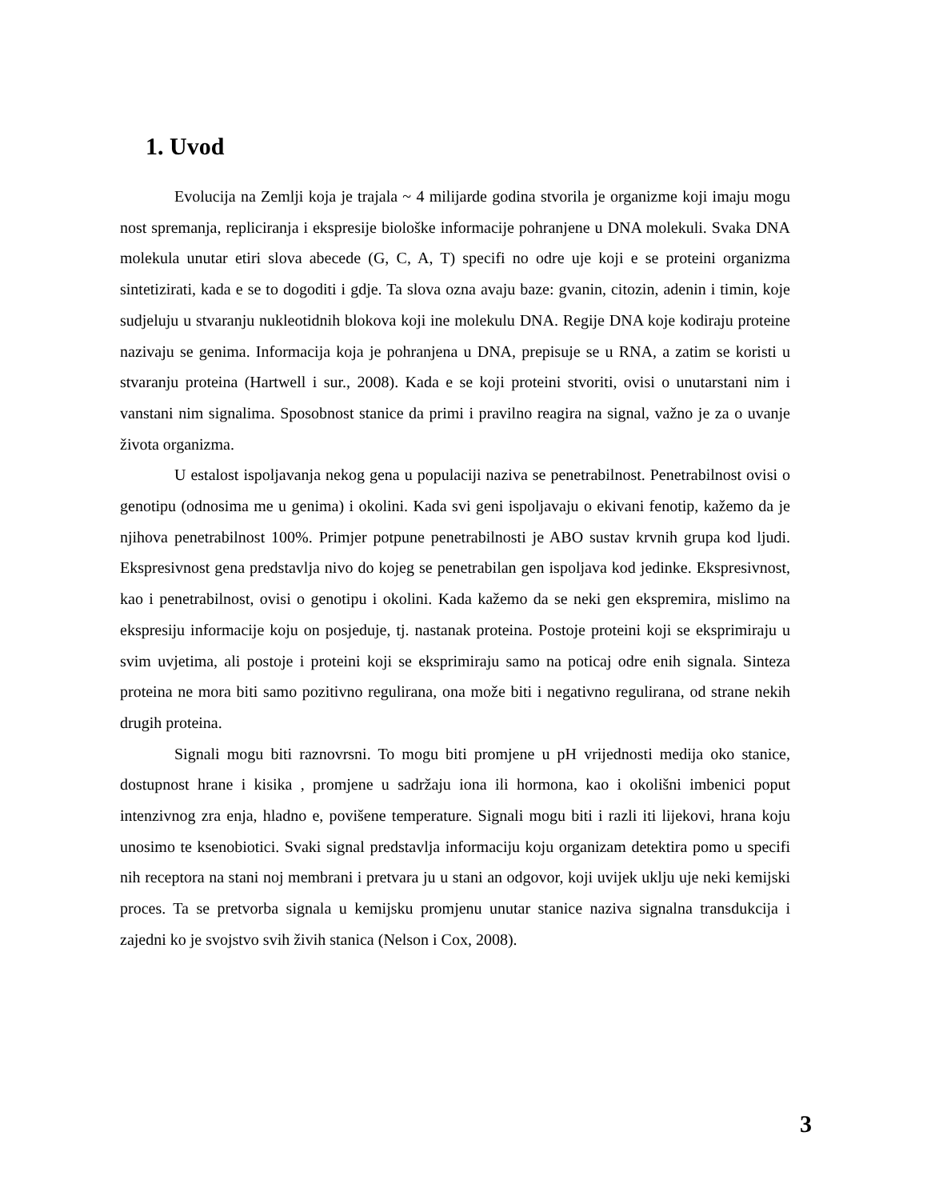1. Uvod
Evolucija na Zemlji koja je trajala ~ 4 milijarde godina stvorila je organizme koji imaju mogu nost spremanja, repliciranja i ekspresije biološke informacije pohranjene u DNA molekuli. Svaka DNA molekula unutar etiri slova abecede (G, C, A, T) specifi no odre uje koji e se proteini organizma sintetizirati, kada e se to dogoditi i gdje. Ta slova ozna avaju baze: gvanin, citozin, adenin i timin, koje sudjeluju u stvaranju nukleotidnih blokova koji ine molekulu DNA. Regije DNA koje kodiraju proteine nazivaju se genima. Informacija koja je pohranjena u DNA, prepisuje se u RNA, a zatim se koristi u stvaranju proteina (Hartwell i sur., 2008). Kada e se koji proteini stvoriti, ovisi o unutarstani nim i vanstani nim signalima. Sposobnost stanice da primi i pravilno reagira na signal, važno je za o uvanje života organizma.
U estalost ispoljavanja nekog gena u populaciji naziva se penetrabilnost. Penetrabilnost ovisi o genotipu (odnosima me u genima) i okolini. Kada svi geni ispoljavaju o ekivani fenotip, kažemo da je njihova penetrabilnost 100%. Primjer potpune penetrabilnosti je ABO sustav krvnih grupa kod ljudi. Ekspresivnost gena predstavlja nivo do kojeg se penetrabilan gen ispoljava kod jedinke. Ekspresivnost, kao i penetrabilnost, ovisi o genotipu i okolini. Kada kažemo da se neki gen ekspremira, mislimo na ekspresiju informacije koju on posjeduje, tj. nastanak proteina. Postoje proteini koji se eksprimiraju u svim uvjetima, ali postoje i proteini koji se eksprimiraju samo na poticaj odre enih signala. Sinteza proteina ne mora biti samo pozitivno regulirana, ona može biti i negativno regulirana, od strane nekih drugih proteina.
Signali mogu biti raznovrsni. To mogu biti promjene u pH vrijednosti medija oko stanice, dostupnost hrane i kisika , promjene u sadržaju iona ili hormona, kao i okolišni imbenici poput intenzivnog zra enja, hladno e, povišene temperature. Signali mogu biti i razli iti lijekovi, hrana koju unosimo te ksenobiotici. Svaki signal predstavlja informaciju koju organizam detektira pomo u specifi nih receptora na stani noj membrani i pretvara ju u stani an odgovor, koji uvijek uklju uje neki kemijski proces. Ta se pretvorba signala u kemijsku promjenu unutar stanice naziva signalna transdukcija i zajedni ko je svojstvo svih živih stanica (Nelson i Cox, 2008).
3